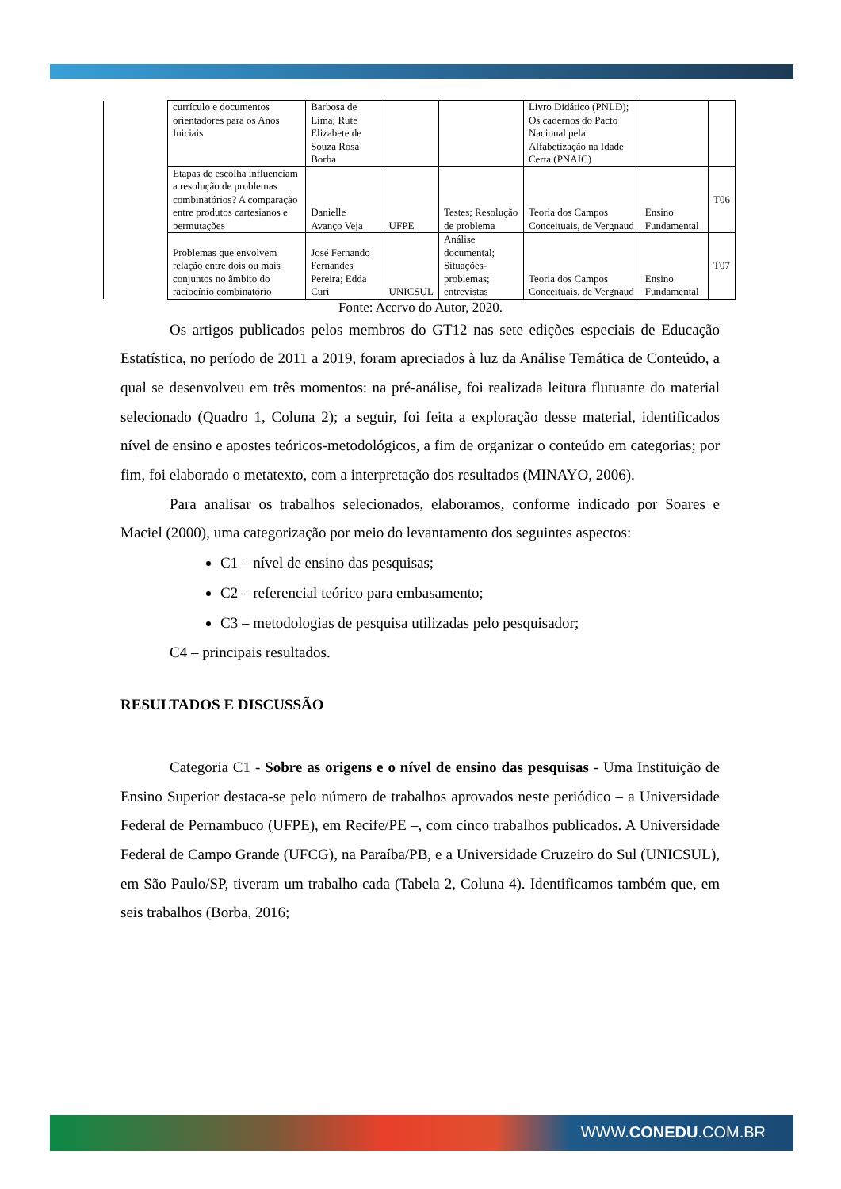| | currículo e documentos orientadores para os Anos Iniciais | Barbosa de Lima; Rute Elizabete de Souza Rosa Borba | | | Livro Didático (PNLD); Os cadernos do Pacto Nacional pela Alfabetização na Idade Certa (PNAIC) | | |
| | Etapas de escolha influenciam a resolução de problemas combinatórios? A comparação entre produtos cartesianos e permutações | Danielle Avanço Veja | UFPE | Testes; Resolução de problema | Teoria dos Campos Conceituais, de Vergnaud | Ensino Fundamental | T06 |
| | Problemas que envolvem relação entre dois ou mais conjuntos no âmbito do raciocínio combinatório | José Fernando Fernandes Pereira; Edda Curi | UNICSUL | Análise documental; Situações-problemas; entrevistas | Teoria dos Campos Conceituais, de Vergnaud | Ensino Fundamental | T07 |
Fonte: Acervo do Autor, 2020.
Os artigos publicados pelos membros do GT12 nas sete edições especiais de Educação Estatística, no período de 2011 a 2019, foram apreciados à luz da Análise Temática de Conteúdo, a qual se desenvolveu em três momentos: na pré-análise, foi realizada leitura flutuante do material selecionado (Quadro 1, Coluna 2); a seguir, foi feita a exploração desse material, identificados nível de ensino e apostes teóricos-metodológicos, a fim de organizar o conteúdo em categorias; por fim, foi elaborado o metatexto, com a interpretação dos resultados (MINAYO, 2006).
Para analisar os trabalhos selecionados, elaboramos, conforme indicado por Soares e Maciel (2000), uma categorização por meio do levantamento dos seguintes aspectos:
C1 – nível de ensino das pesquisas;
C2 – referencial teórico para embasamento;
C3 – metodologias de pesquisa utilizadas pelo pesquisador;
C4 – principais resultados.
RESULTADOS E DISCUSSÃO
Categoria C1 - Sobre as origens e o nível de ensino das pesquisas - Uma Instituição de Ensino Superior destaca-se pelo número de trabalhos aprovados neste periódico – a Universidade Federal de Pernambuco (UFPE), em Recife/PE –, com cinco trabalhos publicados. A Universidade Federal de Campo Grande (UFCG), na Paraíba/PB, e a Universidade Cruzeiro do Sul (UNICSUL), em São Paulo/SP, tiveram um trabalho cada (Tabela 2, Coluna 4). Identificamos também que, em seis trabalhos (Borba, 2016;
WWW.CONEDU.COM.BR